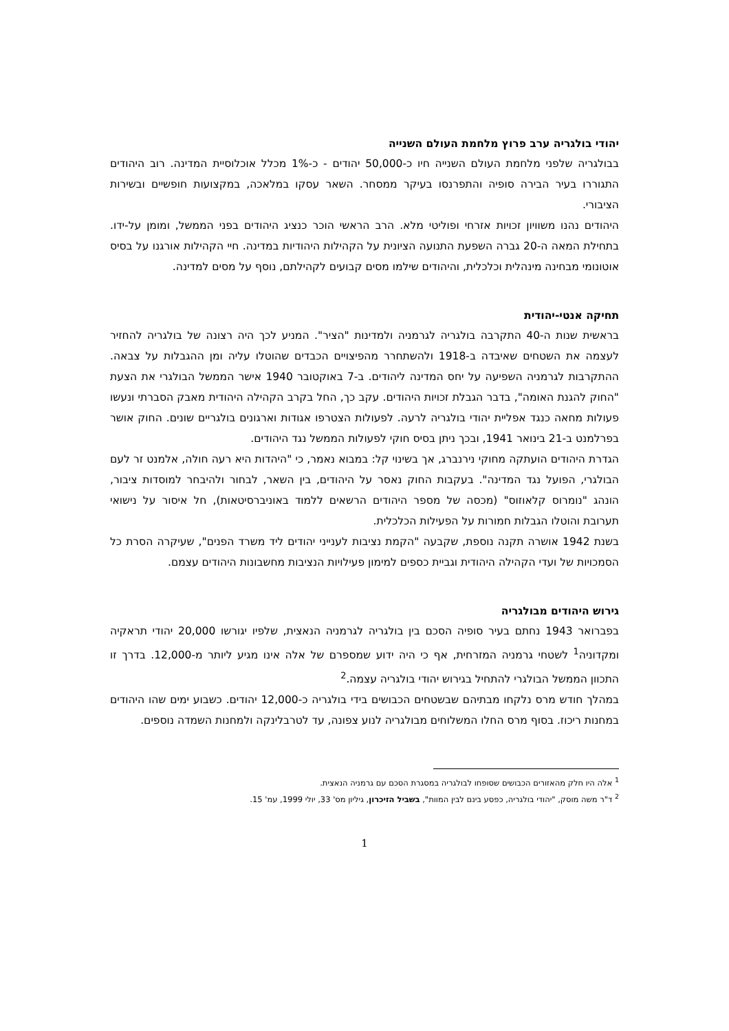יהודי בולגריה ערב פרוץ מלחמת העולם השנייה
בבולגריה שלפני מלחמת העולם השנייה חיו כ-50,000 יהודים - כ-1% מכלל אוכלוסיית המדינה. רוב היהודים התגוררו בעיר הבירה סופיה והתפרנסו בעיקר ממסחר. השאר עסקו במלאכה, במקצועות חופשיים ובשירות הציבורי.
היהודים נהנו משוויון זכויות אזרחי ופוליטי מלא. הרב הראשי הוכר כנציג היהודים בפני הממשל, ומומן על-ידו. בתחילת המאה ה-20 גברה השפעת התנועה הציונית על הקהילות היהודיות במדינה. חיי הקהילות אורגנו על בסיס אוטונומי מבחינה מינהלית וכלכלית, והיהודים שילמו מסים קבועים לקהילתם, נוסף על מסים למדינה.
תחיקה אנטי-יהודית
בראשית שנות ה-40 התקרבה בולגריה לגרמניה ולמדינות "הציר". המניע לכך היה רצונה של בולגריה להחזיר לעצמה את השטחים שאיבדה ב-1918 ולהשתחרר מהפיצויים הכבדים שהוטלו עליה ומן ההגבלות על צבאה. ההתקרבות לגרמניה השפיעה על יחס המדינה ליהודים. ב-7 באוקטובר 1940 אישר הממשל הבולגרי את הצעת "החוק להגנת האומה", בדבר הגבלת זכויות היהודים. עקב כך, החל בקרב הקהילה היהודית מאבק הסברתי ונעשו פעולות מחאה כנגד אפליית יהודי בולגריה לרעה. לפעולות הצטרפו אגודות וארגונים בולגריים שונים. החוק אושר בפרלמנט ב-21 בינואר 1941, ובכך ניתן בסיס חוקי לפעולות הממשל נגד היהודים.
הגדרת היהודים הועתקה מחוקי נירנברג, אך בשינוי קל: במבוא נאמר, כי "היהדות היא רעה חולה, אלמנט זר לעם הבולגרי, הפועל נגד המדינה". בעקבות החוק נאסר על היהודים, בין השאר, לבחור ולהיבחר למוסדות ציבור, הונהג "נומרוס קלאוזוס" (מכסה של מספר היהודים הרשאים ללמוד באוניברסיטאות), חל איסור על נישואי תערובת והוטלו הגבלות חמורות על הפעילות הכלכלית.
בשנת 1942 אושרה תקנה נוספת, שקבעה "הקמת נציבות לענייני יהודים ליד משרד הפנים", שעיקרה הסרת כל הסמכויות של ועדי הקהילה היהודית וגביית כספים למימון פעילויות הנציבות מחשבונות היהודים עצמם.
גירוש היהודים מבולגריה
בפברואר 1943 נחתם בעיר סופיה הסכם בין בולגריה לגרמניה הנאצית, שלפיו יגורשו 20,000 יהודי תראקיה ומקדוניה<sup>1</sup> לשטחי גרמניה המזרחית, אף כי היה ידוע שמספרם של אלה אינו מגיע ליותר מ-12,000. בדרך זו התכוון הממשל הבולגרי להתחיל בגירוש יהודי בולגריה עצמה.<sup>2</sup>
במהלך חודש מרס נלקחו מבתיהם שבשטחים הכבושים בידי בולגריה כ-12,000 יהודים. כשבוע ימים שהו היהודים במחנות ריכוז. בסוף מרס החלו המשלוחים מבולגריה לנוע צפונה, עד לטרבלינקה ולמחנות השמדה נוספים.
<sup>1</sup> אלה היו חלק מהאזורים הכבושים שסופחו לבולגריה במסגרת הסכם עם גרמניה הנאצית.
<sup>2</sup> ד"ר משה מוסק, "יהודי בולגריה, כפסע בינם לבין המוות", בשביל הזיכרון, גיליון מס' 33, יולי 1999, עמ' 15.
1